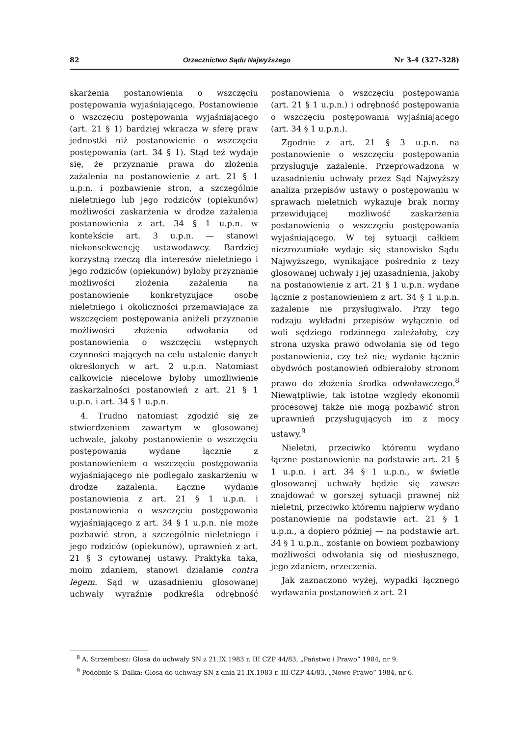82 Orzecznictwo Sądu Najwyższego Nr 3-4 (327-328)
skarżenia postanowienia o wszczęciu postępowania wyjaśniającego. Postanowienie o wszczęciu postępowania wyjaśniającego (art. 21 § 1) bardziej wkracza w sferę praw jednostki niż postanowienie o wszczęciu postępowania (art. 34 § 1). Stąd też wydaje się, że przyznanie prawa do złożenia zażalenia na postanowienie z art. 21 § 1 u.p.n. i pozbawienie stron, a szczególnie nieletniego lub jego rodziców (opiekunów) możliwości zaskarżenia w drodze zażalenia postanowienia z art. 34 § 1 u.p.n. w kontekście art. 3 u.p.n. — stanowi niekonsekwencję ustawodawcy. Bardziej korzystną rzeczą dla interesów nieletniego i jego rodziców (opiekunów) byłoby przyznanie możliwości złożenia zażalenia na postanowienie konkretyzujące osobę nieletniego i okoliczności przemawiające za wszczęciem postępowania aniżeli przyznanie możliwości złożenia odwołania od postanowienia o wszczęciu wstępnych czynności mających na celu ustalenie danych określonych w art. 2 u.p.n. Natomiast całkowicie niecelowe byłoby umożliwienie zaskarżalności postanowień z art. 21 § 1 u.p.n. i art. 34 § 1 u.p.n.
4. Trudno natomiast zgodzić się ze stwierdzeniem zawartym w glosowanej uchwale, jakoby postanowienie o wszczęciu postępowania wydane łącznie z postanowieniem o wszczęciu postępowania wyjaśniającego nie podlegało zaskarżeniu w drodze zażalenia. Łączne wydanie postanowienia z art. 21 § 1 u.p.n. i postanowienia o wszczęciu postępowania wyjaśniającego z art. 34 § 1 u.p.n. nie może pozbawić stron, a szczególnie nieletniego i jego rodziców (opiekunów), uprawnień z art. 21 § 3 cytowanej ustawy. Praktyka taka, moim zdaniem, stanowi działanie contra legem. Sąd w uzasadnieniu glosowanej uchwały wyraźnie podkreśla odrębność postanowienia o wszczęciu postępowania (art. 21 § 1 u.p.n.) i odrębność postępowania o wszczęciu postępowania wyjaśniającego (art. 34 § 1 u.p.n.).
Zgodnie z art. 21 § 3 u.p.n. na postanowienie o wszczęciu postępowania przysługuje zażalenie. Przeprowadzona w uzasadnieniu uchwały przez Sąd Najwyższy analiza przepisów ustawy o postępowaniu w sprawach nieletnich wykazuje brak normy przewidującej możliwość zaskarżenia postanowienia o wszczęciu postępowania wyjaśniającego. W tej sytuacji całkiem niezrozumiałe wydaje się stanowisko Sądu Najwyższego, wynikające pośrednio z tezy glosowanej uchwały i jej uzasadnienia, jakoby na postanowienie z art. 21 § 1 u.p.n. wydane łącznie z postanowieniem z art. 34 § 1 u.p.n. zażalenie nie przysługiwało. Przy tego rodzaju wykładni przepisów wyłącznie od woli sędziego rodzinnego zależałoby, czy strona uzyska prawo odwołania się od tego postanowienia, czy też nie; wydanie łącznie obydwóch postanowień odbierałoby stronom prawo do złożenia środka odwoławczego.<sup>8</sup> Niewątpliwie, tak istotne względy ekonomii procesowej także nie mogą pozbawić stron uprawnień przysługujących im z mocy ustawy.<sup>9</sup>
Nieletni, przeciwko któremu wydano łączne postanowienie na podstawie art. 21 § 1 u.p.n. i art. 34 § 1 u.p.n., w świetle glosowanej uchwały będzie się zawsze znajdować w gorszej sytuacji prawnej niż nieletni, przeciwko któremu najpierw wydano postanowienie na podstawie art. 21 § 1 u.p.n., a dopiero później — na podstawie art. 34 § 1 u.p.n., zostanie on bowiem pozbawiony możliwości odwołania się od niesłusznego, jego zdaniem, orzeczenia.
Jak zaznaczono wyżej, wypadki łącznego wydawania postanowień z art. 21
<sup>8</sup> A. Strzembosz: Glosa do uchwały SN z 21.IX.1983 r. III CZP 44/83, „Państwo i Prawo” 1984, nr 9.
<sup>9</sup> Podobnie S. Dalka: Glosa do uchwały SN z dnia 21.IX.1983 r. III CZP 44/83, „Nowe Prawo” 1984, nr 6.